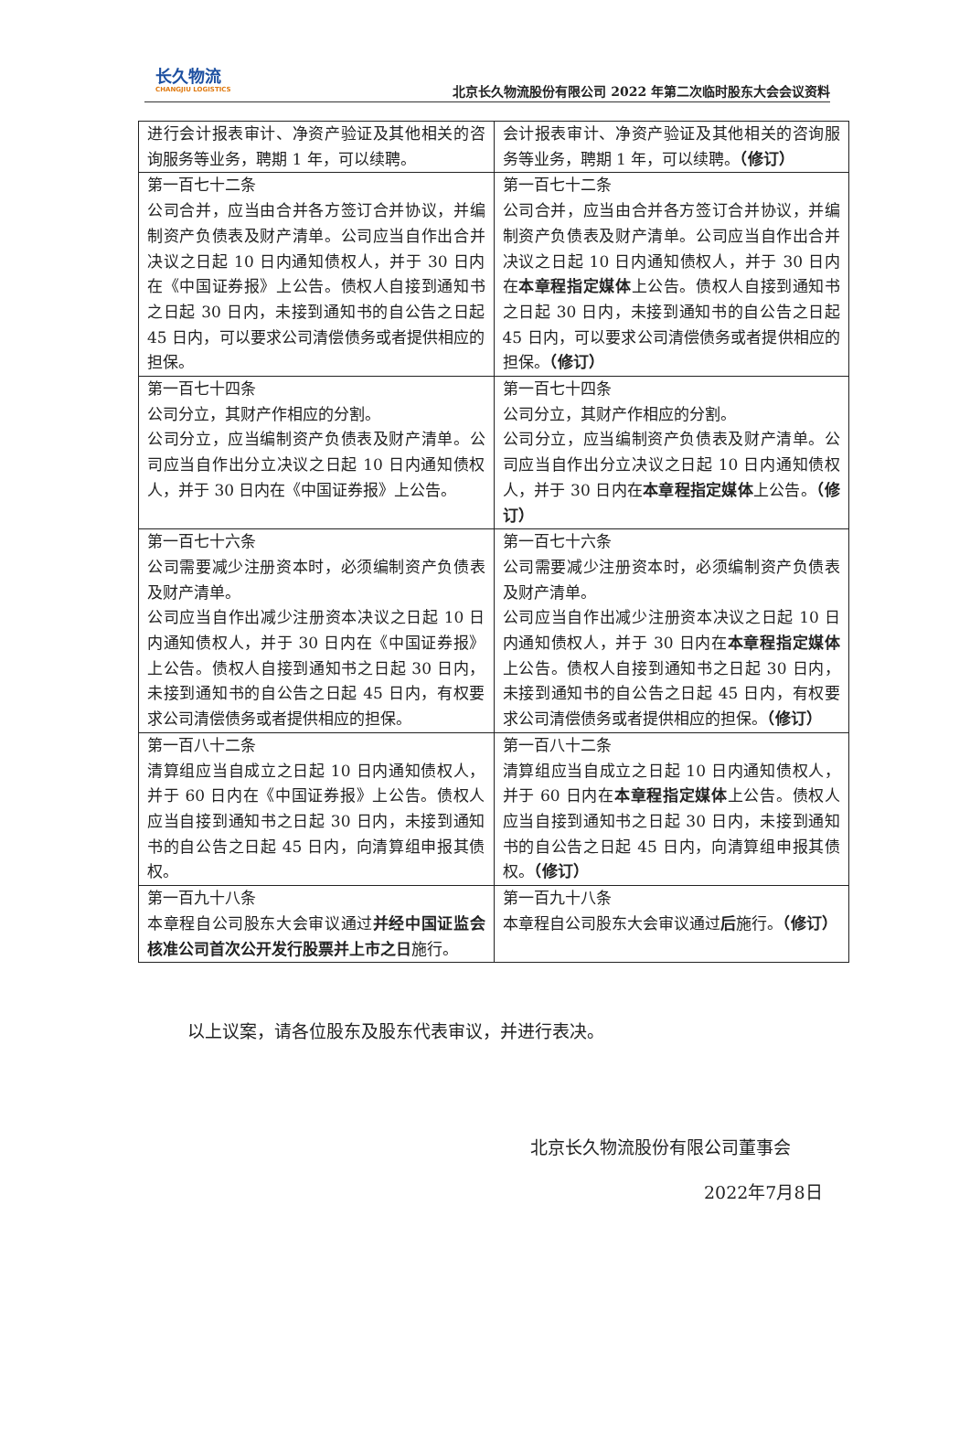长久物流
CHANGJIU LOGISTICS
北京长久物流股份有限公司 2022 年第二次临时股东大会会议资料
| 进行会计报表审计、净资产验证及其他相关的咨询服务等业务，聘期 1 年，可以续聘。 | 会计报表审计、净资产验证及其他相关的咨询服务等业务，聘期 1 年，可以续聘。 （修订） |
| 第一百七十二条 公司合并，应当由合并各方签订合并协议，并编制资产负债表及财产清单。公司应当自作出合并决议之日起 10 日内通知债权人，并于 30 日内在《中国证券报》上公告。债权人自接到通知书之日起 30 日内，未接到通知书的自公告之日起 45 日内，可以要求公司清偿债务或者提供相应的担保。 | 第一百七十二条 公司合并，应当由合并各方签订合并协议，并编制资产负债表及财产清单。公司应当自作出合并决议之日起 10 日内通知债权人，并于 30 日内在 本章程指定媒体 上公告。债权人自接到通知书之日起 30 日内，未接到通知书的自公告之日起 45 日内，可以要求公司清偿债务或者提供相应的担保。 （修订） |
| 第一百七十四条 公司分立，其财产作相应的分割。 公司分立，应当编制资产负债表及财产清单。公司应当自作出分立决议之日起 10 日内通知债权人，并于 30 日内在《中国证券报》上公告。 | 第一百七十四条 公司分立，其财产作相应的分割。 公司分立，应当编制资产负债表及财产清单。公司应当自作出分立决议之日起 10 日内通知债权人，并于 30 日内在 本章程指定媒体 上公告。 （修订） |
| 第一百七十六条 公司需要减少注册资本时，必须编制资产负债表及财产清单。 公司应当自作出减少注册资本决议之日起 10 日内通知债权人，并于 30 日内在《中国证券报》上公告。债权人自接到通知书之日起 30 日内，未接到通知书的自公告之日起 45 日内，有权要求公司清偿债务或者提供相应的担保。 | 第一百七十六条 公司需要减少注册资本时，必须编制资产负债表及财产清单。 公司应当自作出减少注册资本决议之日起 10 日内通知债权人，并于 30 日内在 本章程指定媒体 上公告。债权人自接到通知书之日起 30 日内，未接到通知书的自公告之日起 45 日内，有权要求公司清偿债务或者提供相应的担保。 （修订） |
| 第一百八十二条 清算组应当自成立之日起 10 日内通知债权人，并于 60 日内在《中国证券报》上公告。债权人应当自接到通知书之日起 30 日内，未接到通知书的自公告之日起 45 日内，向清算组申报其债权。 | 第一百八十二条 清算组应当自成立之日起 10 日内通知债权人，并于 60 日内在 本章程指定媒体 上公告。债权人应当自接到通知书之日起 30 日内，未接到通知书的自公告之日起 45 日内，向清算组申报其债权。 （修订） |
| 第一百九十八条 本章程自公司股东大会审议通过 并经中国证监会核准公司首次公开发行股票并上市之日 施行。 | 第一百九十八条 本章程自公司股东大会审议通过 后 施行。 （修订） |
以上议案，请各位股东及股东代表审议，并进行表决。
北京长久物流股份有限公司董事会
2022年7月8日